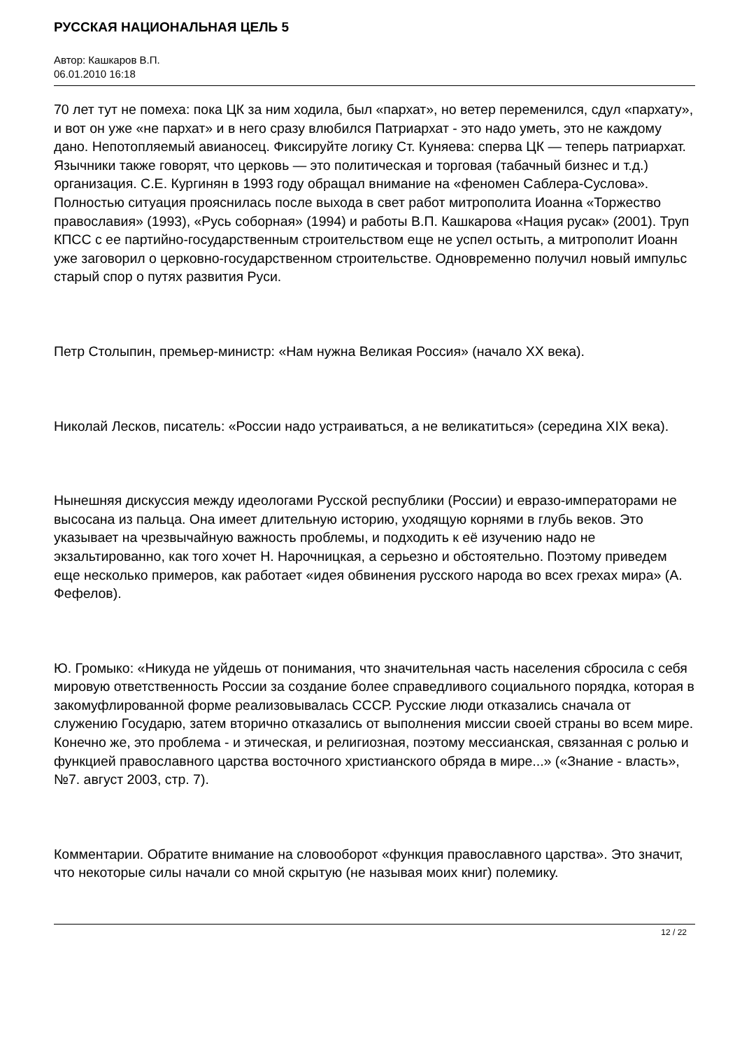РУССКАЯ НАЦИОНАЛЬНАЯ ЦЕЛЬ 5
Автор: Кашкаров В.П.
06.01.2010 16:18
70 лет тут не помеха: пока ЦК за ним ходила, был «пархат», но ветер переменился, сдул «пархату», и вот он уже «не пархат» и в него сразу влюбился Патриархат - это надо уметь, это не каждому дано. Непотопляемый авианосец. Фиксируйте логику Ст. Куняева: сперва ЦК — теперь патриархат. Язычники также говорят, что церковь — это политическая и торговая (табачный бизнес и т.д.) организация. С.Е. Кургинян в 1993 году обращал внимание на «феномен Саблера-Суслова». Полностью ситуация прояснилась после выхода в свет работ митрополита Иоанна «Торжество православия» (1993), «Русь соборная» (1994) и работы В.П. Кашкарова «Нация русак» (2001). Труп КПСС с ее партийно-государственным строительством еще не успел остыть, а митрополит Иоанн уже заговорил о церковно-государственном строительстве. Одновременно получил новый импульс старый спор о путях развития Руси.
Петр Столыпин, премьер-министр: «Нам нужна Великая Россия» (начало XX века).
Николай Лесков, писатель: «России надо устраиваться, а не великатиться» (середина XIX века).
Нынешняя дискуссия между идеологами Русской республики (России) и евразо-императорами не высосана из пальца. Она имеет длительную историю, уходящую корнями в глубь веков. Это указывает на чрезвычайную важность проблемы, и подходить к её изучению надо не экзальтированно, как того хочет Н. Нарочницкая, а серьезно и обстоятельно. Поэтому приведем еще несколько примеров, как работает «идея обвинения русского народа во всех грехах мира» (А. Фефелов).
Ю. Громыко: «Никуда не уйдешь от понимания, что значительная часть населения сбросила с себя мировую ответственность России за создание более справедливого социального порядка, которая в закомуфлированной форме реализовывалась СССР. Русские люди отказались сначала от служению Государю, затем вторично отказались от выполнения миссии своей страны во всем мире. Конечно же, это проблема - и этическая, и религиозная, поэтому мессианская, связанная с ролью и функцией православного царства восточного христианского обряда в мире...» («Знание - власть», №7. август 2003, стр. 7).
Комментарии. Обратите внимание на словооборот «функция православного царства». Это значит, что некоторые силы начали со мной скрытую (не называя моих книг) полемику.
12 / 22